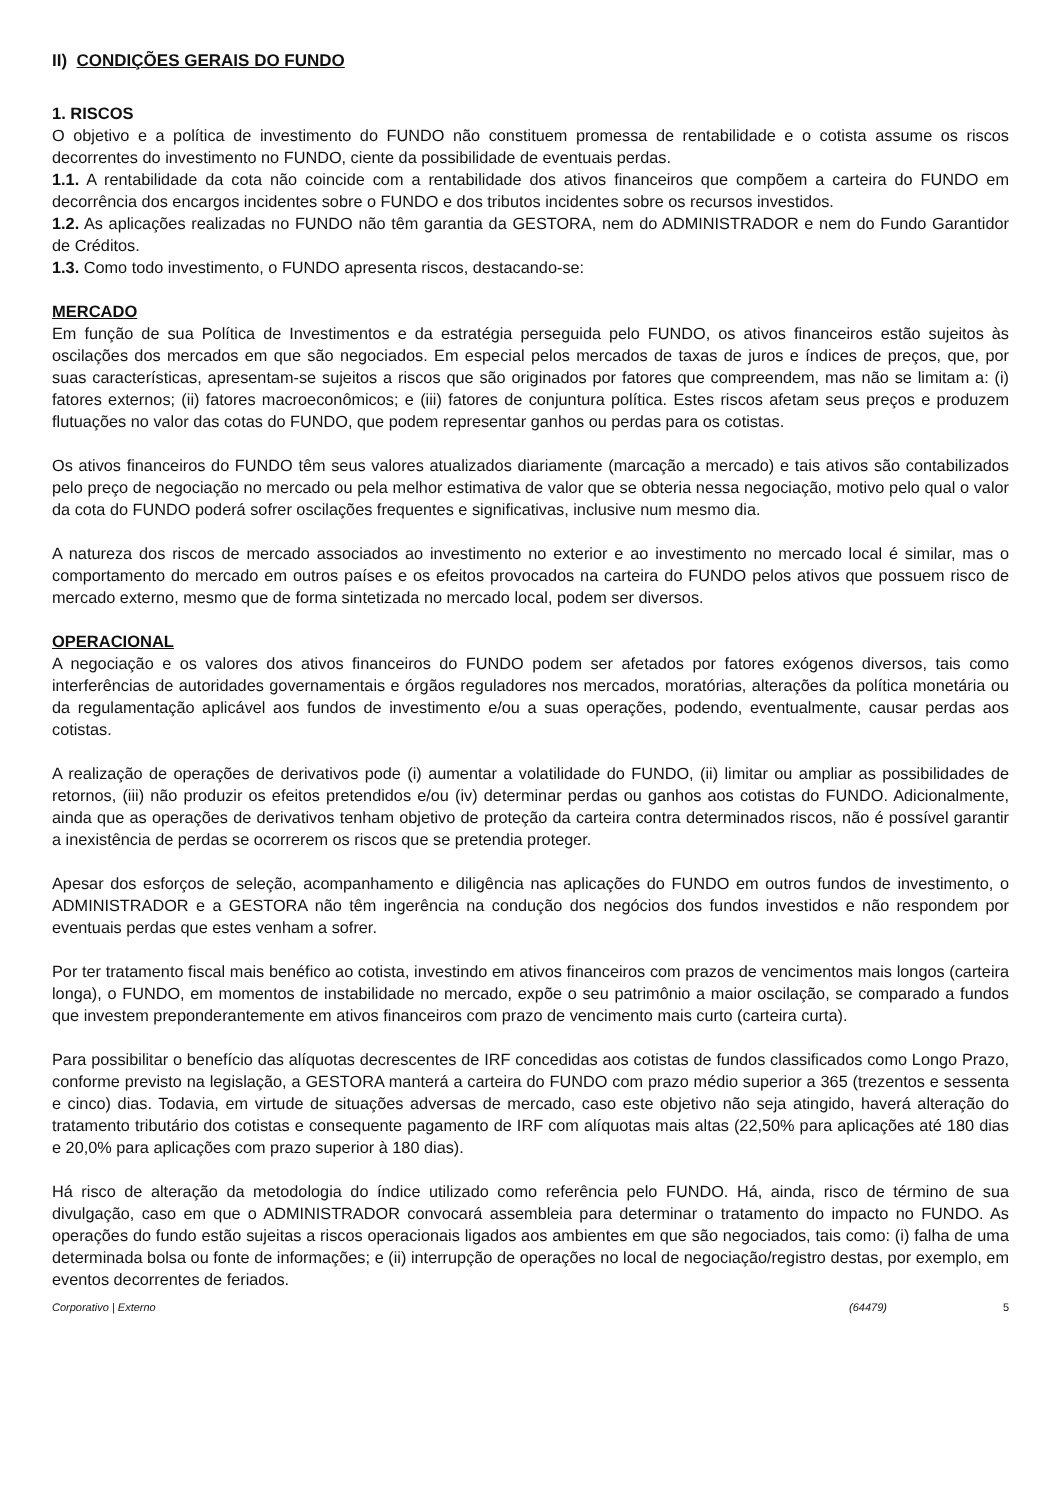II) CONDIÇÕES GERAIS DO FUNDO
1. RISCOS
O objetivo e a política de investimento do FUNDO não constituem promessa de rentabilidade e o cotista assume os riscos decorrentes do investimento no FUNDO, ciente da possibilidade de eventuais perdas.
1.1. A rentabilidade da cota não coincide com a rentabilidade dos ativos financeiros que compõem a carteira do FUNDO em decorrência dos encargos incidentes sobre o FUNDO e dos tributos incidentes sobre os recursos investidos.
1.2. As aplicações realizadas no FUNDO não têm garantia da GESTORA, nem do ADMINISTRADOR e nem do Fundo Garantidor de Créditos.
1.3. Como todo investimento, o FUNDO apresenta riscos, destacando-se:
MERCADO
Em função de sua Política de Investimentos e da estratégia perseguida pelo FUNDO, os ativos financeiros estão sujeitos às oscilações dos mercados em que são negociados. Em especial pelos mercados de taxas de juros e índices de preços, que, por suas características, apresentam-se sujeitos a riscos que são originados por fatores que compreendem, mas não se limitam a: (i) fatores externos; (ii) fatores macroeconômicos; e (iii) fatores de conjuntura política. Estes riscos afetam seus preços e produzem flutuações no valor das cotas do FUNDO, que podem representar ganhos ou perdas para os cotistas.
Os ativos financeiros do FUNDO têm seus valores atualizados diariamente (marcação a mercado) e tais ativos são contabilizados pelo preço de negociação no mercado ou pela melhor estimativa de valor que se obteria nessa negociação, motivo pelo qual o valor da cota do FUNDO poderá sofrer oscilações frequentes e significativas, inclusive num mesmo dia.
A natureza dos riscos de mercado associados ao investimento no exterior e ao investimento no mercado local é similar, mas o comportamento do mercado em outros países e os efeitos provocados na carteira do FUNDO pelos ativos que possuem risco de mercado externo, mesmo que de forma sintetizada no mercado local, podem ser diversos.
OPERACIONAL
A negociação e os valores dos ativos financeiros do FUNDO podem ser afetados por fatores exógenos diversos, tais como interferências de autoridades governamentais e órgãos reguladores nos mercados, moratórias, alterações da política monetária ou da regulamentação aplicável aos fundos de investimento e/ou a suas operações, podendo, eventualmente, causar perdas aos cotistas.
A realização de operações de derivativos pode (i) aumentar a volatilidade do FUNDO, (ii) limitar ou ampliar as possibilidades de retornos, (iii) não produzir os efeitos pretendidos e/ou (iv) determinar perdas ou ganhos aos cotistas do FUNDO. Adicionalmente, ainda que as operações de derivativos tenham objetivo de proteção da carteira contra determinados riscos, não é possível garantir a inexistência de perdas se ocorrerem os riscos que se pretendia proteger.
Apesar dos esforços de seleção, acompanhamento e diligência nas aplicações do FUNDO em outros fundos de investimento, o ADMINISTRADOR e a GESTORA não têm ingerência na condução dos negócios dos fundos investidos e não respondem por eventuais perdas que estes venham a sofrer.
Por ter tratamento fiscal mais benéfico ao cotista, investindo em ativos financeiros com prazos de vencimentos mais longos (carteira longa), o FUNDO, em momentos de instabilidade no mercado, expõe o seu patrimônio a maior oscilação, se comparado a fundos que investem preponderantemente em ativos financeiros com prazo de vencimento mais curto (carteira curta).
Para possibilitar o benefício das alíquotas decrescentes de IRF concedidas aos cotistas de fundos classificados como Longo Prazo, conforme previsto na legislação, a GESTORA manterá a carteira do FUNDO com prazo médio superior a 365 (trezentos e sessenta e cinco) dias. Todavia, em virtude de situações adversas de mercado, caso este objetivo não seja atingido, haverá alteração do tratamento tributário dos cotistas e consequente pagamento de IRF com alíquotas mais altas (22,50% para aplicações até 180 dias e 20,0% para aplicações com prazo superior à 180 dias).
Há risco de alteração da metodologia do índice utilizado como referência pelo FUNDO. Há, ainda, risco de término de sua divulgação, caso em que o ADMINISTRADOR convocará assembleia para determinar o tratamento do impacto no FUNDO. As operações do fundo estão sujeitas a riscos operacionais ligados aos ambientes em que são negociados, tais como: (i) falha de uma determinada bolsa ou fonte de informações; e (ii) interrupção de operações no local de negociação/registro destas, por exemplo, em eventos decorrentes de feriados.
Corporativo | Externo (64479) 5